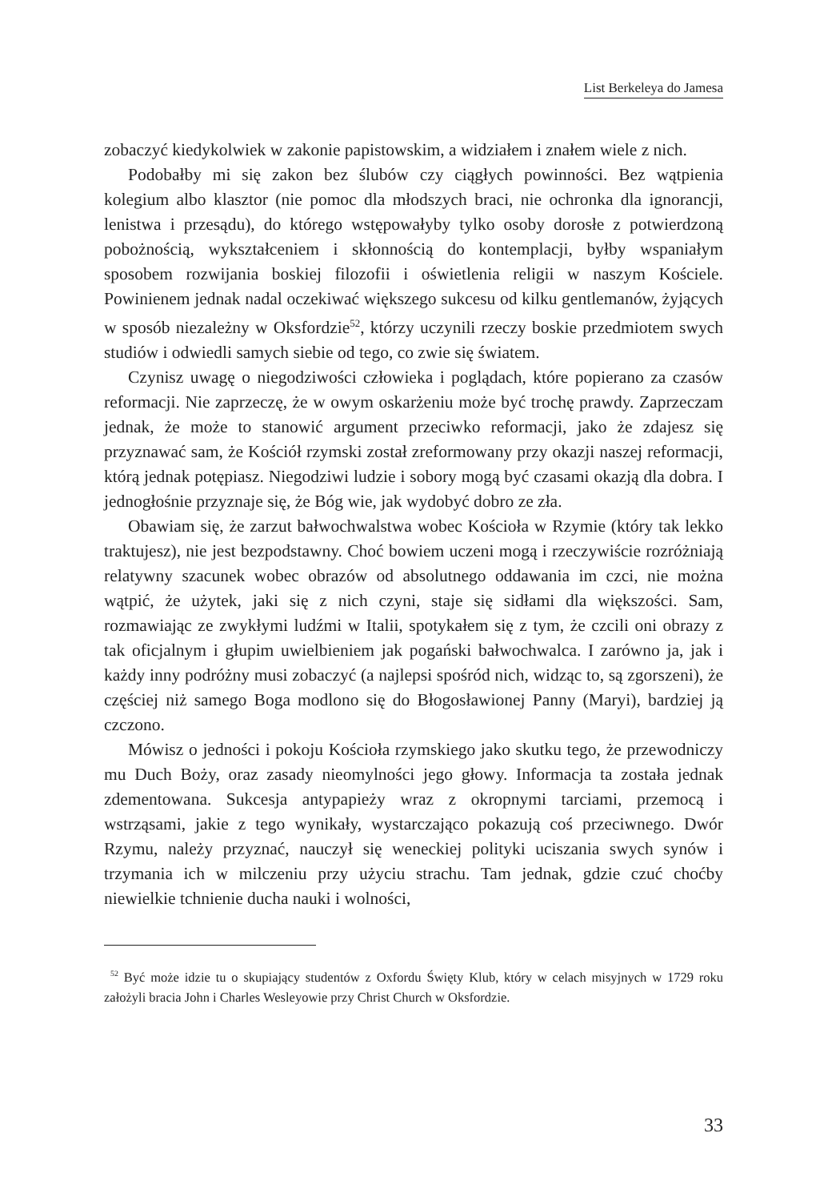List Berkeleya do Jamesa
zobaczyć kiedykolwiek w zakonie papistowskim, a widziałem i znałem wiele z nich.
Podobałby mi się zakon bez ślubów czy ciągłych powinności. Bez wątpienia kolegium albo klasztor (nie pomoc dla młodszych braci, nie ochronka dla ignorancji, lenistwa i przesądu), do którego wstępowałyby tylko osoby dorosłe z potwierdzoną pobożnością, wykształceniem i skłonnością do kontemplacji, byłby wspaniałym sposobem rozwijania boskiej filozofii i oświetlenia religii w naszym Kościele. Powinienem jednak nadal oczekiwać większego sukcesu od kilku gentlemanów, żyjących w sposób niezależny w Oksfordzie<sup>52</sup>, którzy uczynili rzeczy boskie przedmiotem swych studiów i odwiedli samych siebie od tego, co zwie się światem.
Czynisz uwagę o niegodziwości człowieka i poglądach, które popierano za czasów reformacji. Nie zaprzeczę, że w owym oskarżeniu może być trochę prawdy. Zaprzeczam jednak, że może to stanowić argument przeciwko reformacji, jako że zdajesz się przyznawać sam, że Kościół rzymski został zreformowany przy okazji naszej reformacji, którą jednak potępiasz. Niegodziwi ludzie i sobory mogą być czasami okazją dla dobra. I jednogłośnie przyznaje się, że Bóg wie, jak wydobyć dobro ze zła.
Obawiam się, że zarzut bałwochwalstwa wobec Kościoła w Rzymie (który tak lekko traktujesz), nie jest bezpodstawny. Choć bowiem uczeni mogą i rzeczywiście rozróżniają relatywny szacunek wobec obrazów od absolutnego oddawania im czci, nie można wątpić, że użytek, jaki się z nich czyni, staje się sidłami dla większości. Sam, rozmawiając ze zwykłymi ludźmi w Italii, spotykałem się z tym, że czcili oni obrazy z tak oficjalnym i głupim uwielbieniem jak pogański bałwochwalca. I zarówno ja, jak i każdy inny podróżny musi zobaczyć (a najlepsi spośród nich, widząc to, są zgorszeni), że częściej niż samego Boga modlono się do Błogosławionej Panny (Maryi), bardziej ją czczono.
Mówisz o jedności i pokoju Kościoła rzymskiego jako skutku tego, że przewodniczy mu Duch Boży, oraz zasady nieomylności jego głowy. Informacja ta została jednak zdementowana. Sukcesja antypapieży wraz z okropnymi tarciami, przemocą i wstrząsami, jakie z tego wynikały, wystarczająco pokazują coś przeciwnego. Dwór Rzymu, należy przyznać, nauczył się weneckiej polityki uciszania swych synów i trzymania ich w milczeniu przy użyciu strachu. Tam jednak, gdzie czuć choćby niewielkie tchnienie ducha nauki i wolności,
<sup>52</sup> Być może idzie tu o skupiający studentów z Oxfordu Święty Klub, który w celach misyjnych w 1729 roku założyli bracia John i Charles Wesleyowie przy Christ Church w Oksfordzie.
33